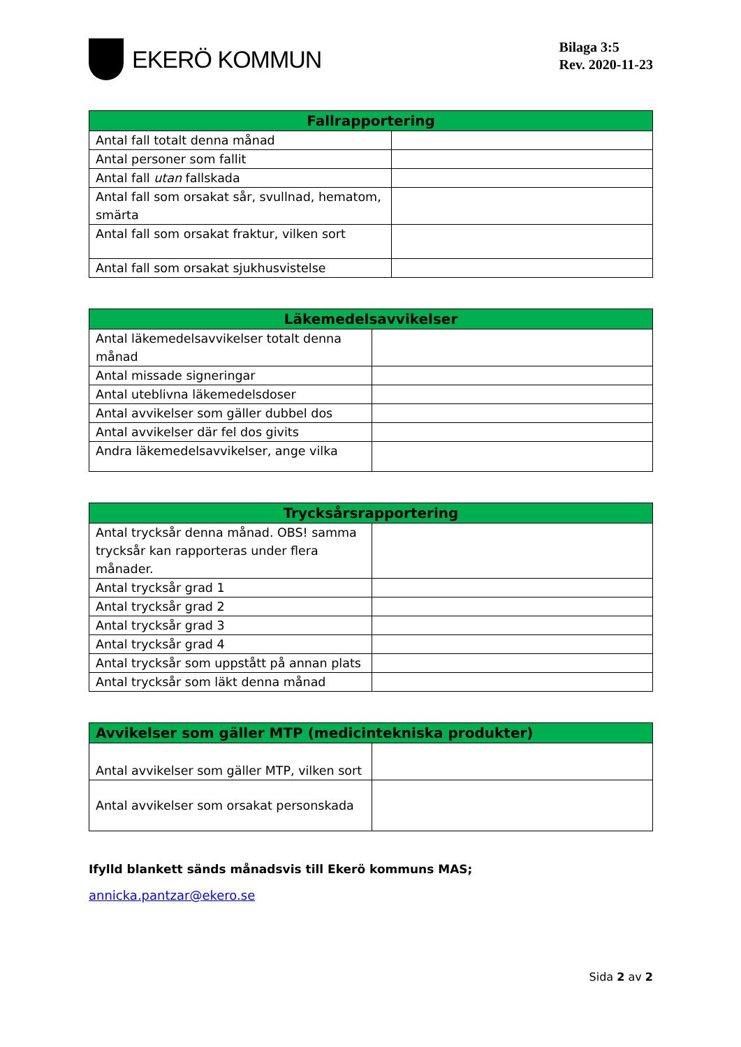EKERÖ KOMMUN
Bilaga 3:5
Rev. 2020-11-23
| Fallrapportering | |
| --- | --- |
| Antal fall totalt denna månad | |
| Antal personer som fallit | |
| Antal fall utan fallskada | |
| Antal fall som orsakat sår, svullnad, hematom, smärta | |
| Antal fall som orsakat fraktur, vilken sort | |
| Antal fall som orsakat sjukhusvistelse | |
| Läkemedelsavvikelser | |
| --- | --- |
| Antal läkemedelsavvikelser totalt denna månad | |
| Antal missade signeringar | |
| Antal uteblivna läkemedelsdoser | |
| Antal avvikelser som gäller dubbel dos | |
| Antal avvikelser där fel dos givits | |
| Andra läkemedelsavvikelser, ange vilka | |
| Trycksårsrapportering | |
| --- | --- |
| Antal trycksår denna månad. OBS! samma trycksår kan rapporteras under flera månader. | |
| Antal trycksår grad 1 | |
| Antal trycksår grad 2 | |
| Antal trycksår grad 3 | |
| Antal trycksår grad 4 | |
| Antal trycksår som uppstått på annan plats | |
| Antal trycksår som läkt denna månad | |
| Avvikelser som gäller MTP (medicintekniska produkter) | |
| --- | --- |
| Antal avvikelser som gäller MTP, vilken sort | |
| Antal avvikelser som orsakat personskada | |
Ifylld blankett sänds månadsvis till Ekerö kommuns MAS;
annicka.pantzar@ekero.se
Sida 2 av 2